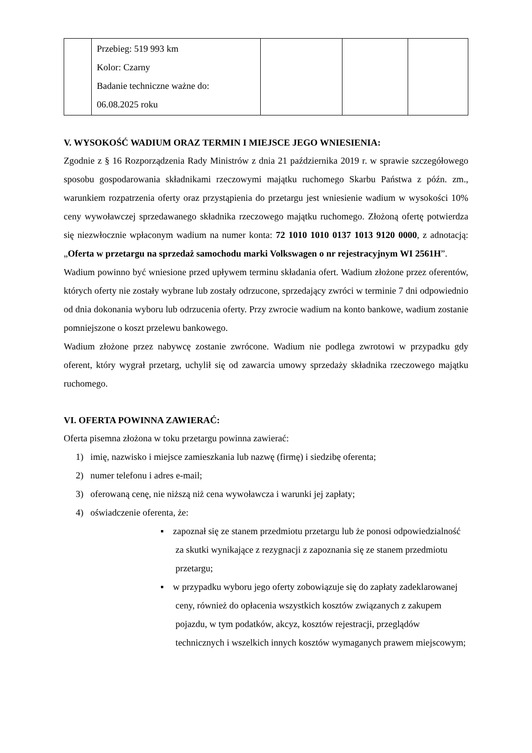| | Przebieg: 519 993 km Kolor: Czarny Badanie techniczne ważne do: 06.08.2025 roku | | | |
V. WYSOKOŚĆ WADIUM ORAZ TERMIN I MIEJSCE JEGO WNIESIENIA:
Zgodnie z § 16 Rozporządzenia Rady Ministrów z dnia 21 października 2019 r. w sprawie szczegółowego sposobu gospodarowania składnikami rzeczowymi majątku ruchomego Skarbu Państwa z późn. zm., warunkiem rozpatrzenia oferty oraz przystąpienia do przetargu jest wniesienie wadium w wysokości 10% ceny wywoławczej sprzedawanego składnika rzeczowego majątku ruchomego. Złożoną ofertę potwierdza się niezwłocznie wpłaconym wadium na numer konta: 72 1010 1010 0137 1013 9120 0000, z adnotacją: „Oferta w przetargu na sprzedaż samochodu marki Volkswagen o nr rejestracyjnym WI 2561H”.
Wadium powinno być wniesione przed upływem terminu składania ofert. Wadium złożone przez oferentów, których oferty nie zostały wybrane lub zostały odrzucone, sprzedający zwróci w terminie 7 dni odpowiednio od dnia dokonania wyboru lub odrzucenia oferty. Przy zwrocie wadium na konto bankowe, wadium zostanie pomniejszone o koszt przelewu bankowego.
Wadium złożone przez nabywcę zostanie zwrócone. Wadium nie podlega zwrotowi w przypadku gdy oferent, który wygrał przetarg, uchylił się od zawarcia umowy sprzedaży składnika rzeczowego majątku ruchomego.
VI. OFERTA POWINNA ZAWIERAĆ:
Oferta pisemna złożona w toku przetargu powinna zawierać:
1) imię, nazwisko i miejsce zamieszkania lub nazwę (firmę) i siedzibę oferenta;
2) numer telefonu i adres e-mail;
3) oferowaną cenę, nie niższą niż cena wywoławcza i warunki jej zapłaty;
4) oświadczenie oferenta, że:
▪ zapoznał się ze stanem przedmiotu przetargu lub że ponosi odpowiedzialność za skutki wynikające z rezygnacji z zapoznania się ze stanem przedmiotu przetargu;
▪ w przypadku wyboru jego oferty zobowiązuje się do zapłaty zadeklarowanej ceny, również do opłacenia wszystkich kosztów związanych z zakupem pojazdu, w tym podatków, akcyz, kosztów rejestracji, przeglądów technicznych i wszelkich innych kosztów wymaganych prawem miejscowym;